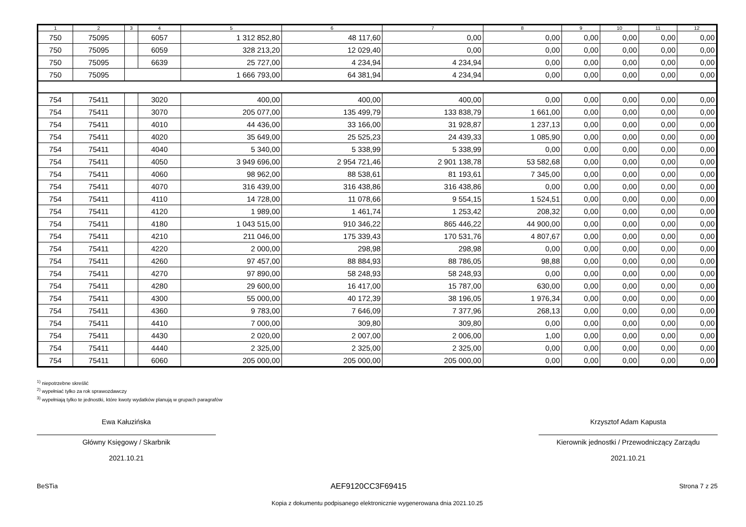| 1 | 2 | 3 | 4 | 5 | 6 | 7 | 8 | 9 | 10 | 11 | 12 |
| --- | --- | --- | --- | --- | --- | --- | --- | --- | --- | --- | --- |
| 750 | 75095 | | 6057 | 1 312 852,80 | 48 117,60 | 0,00 | 0,00 | 0,00 | 0,00 | 0,00 | 0,00 |
| 750 | 75095 | | 6059 | 328 213,20 | 12 029,40 | 0,00 | 0,00 | 0,00 | 0,00 | 0,00 | 0,00 |
| 750 | 75095 | | 6639 | 25 727,00 | 4 234,94 | 4 234,94 | 0,00 | 0,00 | 0,00 | 0,00 | 0,00 |
| 750 | 75095 | | | 1 666 793,00 | 64 381,94 | 4 234,94 | 0,00 | 0,00 | 0,00 | 0,00 | 0,00 |
| 754 | 75411 | | 3020 | 400,00 | 400,00 | 400,00 | 0,00 | 0,00 | 0,00 | 0,00 | 0,00 |
| 754 | 75411 | | 3070 | 205 077,00 | 135 499,79 | 133 838,79 | 1 661,00 | 0,00 | 0,00 | 0,00 | 0,00 |
| 754 | 75411 | | 4010 | 44 436,00 | 33 166,00 | 31 928,87 | 1 237,13 | 0,00 | 0,00 | 0,00 | 0,00 |
| 754 | 75411 | | 4020 | 35 649,00 | 25 525,23 | 24 439,33 | 1 085,90 | 0,00 | 0,00 | 0,00 | 0,00 |
| 754 | 75411 | | 4040 | 5 340,00 | 5 338,99 | 5 338,99 | 0,00 | 0,00 | 0,00 | 0,00 | 0,00 |
| 754 | 75411 | | 4050 | 3 949 696,00 | 2 954 721,46 | 2 901 138,78 | 53 582,68 | 0,00 | 0,00 | 0,00 | 0,00 |
| 754 | 75411 | | 4060 | 98 962,00 | 88 538,61 | 81 193,61 | 7 345,00 | 0,00 | 0,00 | 0,00 | 0,00 |
| 754 | 75411 | | 4070 | 316 439,00 | 316 438,86 | 316 438,86 | 0,00 | 0,00 | 0,00 | 0,00 | 0,00 |
| 754 | 75411 | | 4110 | 14 728,00 | 11 078,66 | 9 554,15 | 1 524,51 | 0,00 | 0,00 | 0,00 | 0,00 |
| 754 | 75411 | | 4120 | 1 989,00 | 1 461,74 | 1 253,42 | 208,32 | 0,00 | 0,00 | 0,00 | 0,00 |
| 754 | 75411 | | 4180 | 1 043 515,00 | 910 346,22 | 865 446,22 | 44 900,00 | 0,00 | 0,00 | 0,00 | 0,00 |
| 754 | 75411 | | 4210 | 211 046,00 | 175 339,43 | 170 531,76 | 4 807,67 | 0,00 | 0,00 | 0,00 | 0,00 |
| 754 | 75411 | | 4220 | 2 000,00 | 298,98 | 298,98 | 0,00 | 0,00 | 0,00 | 0,00 | 0,00 |
| 754 | 75411 | | 4260 | 97 457,00 | 88 884,93 | 88 786,05 | 98,88 | 0,00 | 0,00 | 0,00 | 0,00 |
| 754 | 75411 | | 4270 | 97 890,00 | 58 248,93 | 58 248,93 | 0,00 | 0,00 | 0,00 | 0,00 | 0,00 |
| 754 | 75411 | | 4280 | 29 600,00 | 16 417,00 | 15 787,00 | 630,00 | 0,00 | 0,00 | 0,00 | 0,00 |
| 754 | 75411 | | 4300 | 55 000,00 | 40 172,39 | 38 196,05 | 1 976,34 | 0,00 | 0,00 | 0,00 | 0,00 |
| 754 | 75411 | | 4360 | 9 783,00 | 7 646,09 | 7 377,96 | 268,13 | 0,00 | 0,00 | 0,00 | 0,00 |
| 754 | 75411 | | 4410 | 7 000,00 | 309,80 | 309,80 | 0,00 | 0,00 | 0,00 | 0,00 | 0,00 |
| 754 | 75411 | | 4430 | 2 020,00 | 2 007,00 | 2 006,00 | 1,00 | 0,00 | 0,00 | 0,00 | 0,00 |
| 754 | 75411 | | 4440 | 2 325,00 | 2 325,00 | 2 325,00 | 0,00 | 0,00 | 0,00 | 0,00 | 0,00 |
| 754 | 75411 | | 6060 | 205 000,00 | 205 000,00 | 205 000,00 | 0,00 | 0,00 | 0,00 | 0,00 | 0,00 |
<sup>1)</sup> niepotrzebne skreślić
<sup>2)</sup> wypełniać tylko za rok sprawozdawczy
<sup>3)</sup> wypełniają tylko te jednostki, które kwoty wydatków planują w grupach paragrafów
Ewa Kałuzińska
Główny Księgowy / Skarbnik
2021.10.21
Krzysztof Adam Kapusta
Kierownik jednostki / Przewodniczący Zarządu
2021.10.21
BeSTia AEF9120CC3F69415 Strona 7 z 25
Kopia z dokumentu podpisanego elektronicznie wygenerowana dnia 2021.10.25